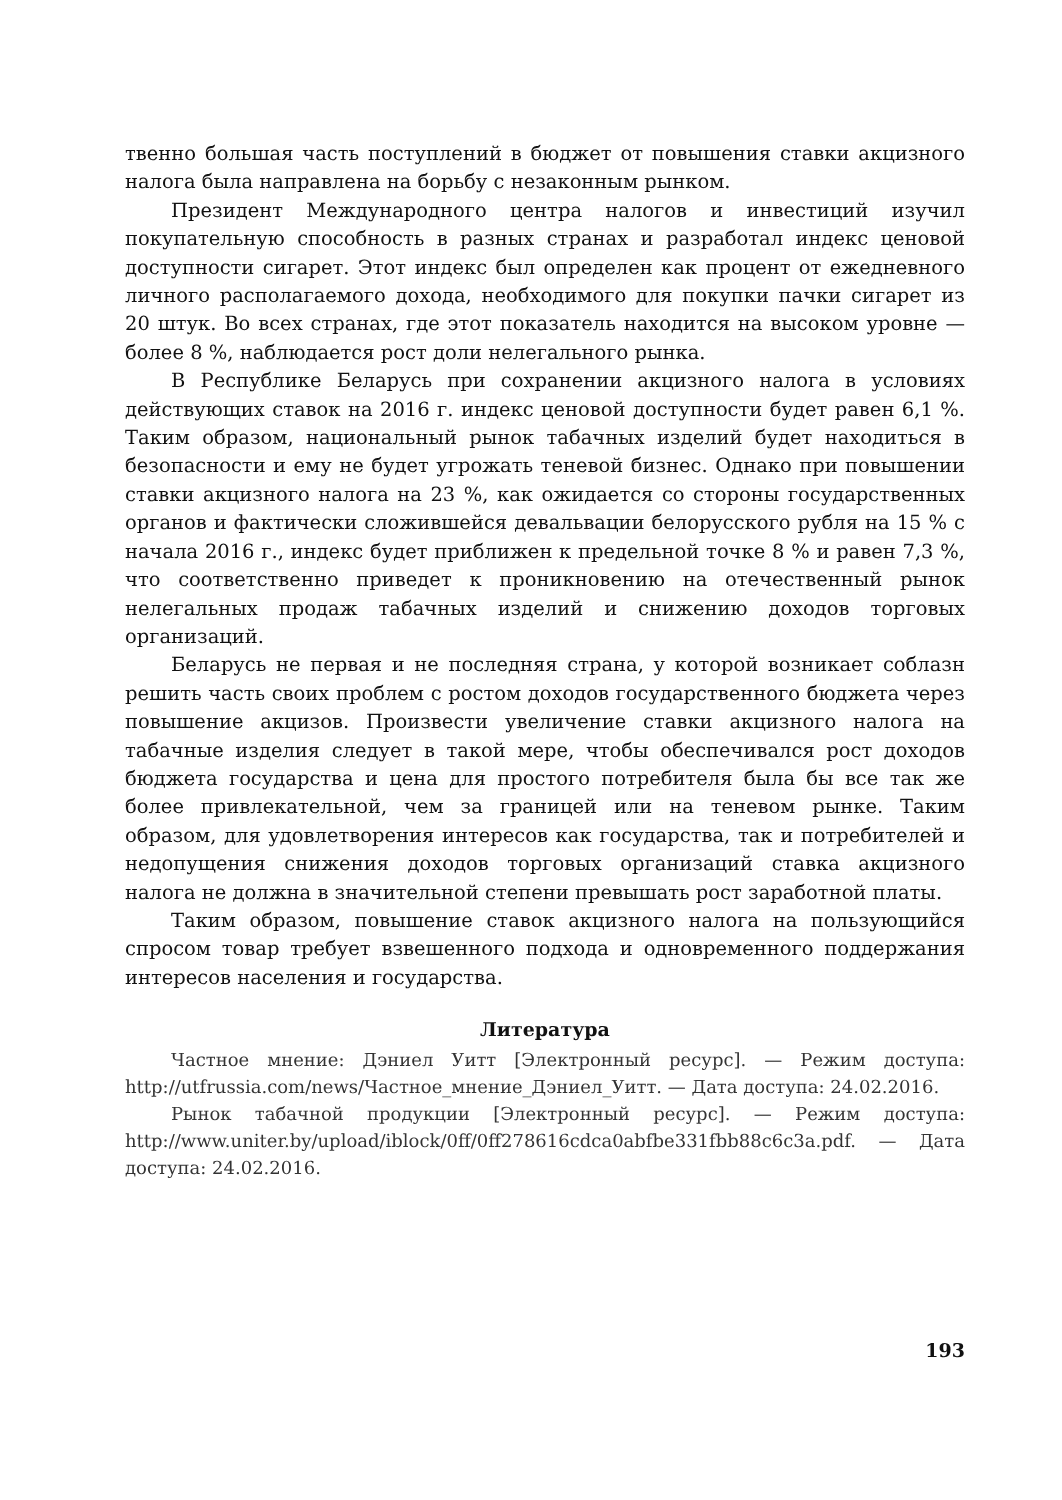твенно большая часть поступлений в бюджет от повышения ставки акцизного налога была направлена на борьбу с незаконным рынком.
Президент Международного центра налогов и инвестиций изучил покупательную способность в разных странах и разработал индекс ценовой доступности сигарет. Этот индекс был определен как процент от ежедневного личного располагаемого дохода, необходимого для покупки пачки сигарет из 20 штук. Во всех странах, где этот показатель находится на высоком уровне — более 8 %, наблюдается рост доли нелегального рынка.
В Республике Беларусь при сохранении акцизного налога в условиях действующих ставок на 2016 г. индекс ценовой доступности будет равен 6,1 %. Таким образом, национальный рынок табачных изделий будет находиться в безопасности и ему не будет угрожать теневой бизнес. Однако при повышении ставки акцизного налога на 23 %, как ожидается со стороны государственных органов и фактически сложившейся девальвации белорусского рубля на 15 % с начала 2016 г., индекс будет приближен к предельной точке 8 % и равен 7,3 %, что соответственно приведет к проникновению на отечественный рынок нелегальных продаж табачных изделий и снижению доходов торговых организаций.
Беларусь не первая и не последняя страна, у которой возникает соблазн решить часть своих проблем с ростом доходов государственного бюджета через повышение акцизов. Произвести увеличение ставки акцизного налога на табачные изделия следует в такой мере, чтобы обеспечивался рост доходов бюджета государства и цена для простого потребителя была бы все так же более привлекательной, чем за границей или на теневом рынке. Таким образом, для удовлетворения интересов как государства, так и потребителей и недопущения снижения доходов торговых организаций ставка акцизного налога не должна в значительной степени превышать рост заработной платы.
Таким образом, повышение ставок акцизного налога на пользующийся спросом товар требует взвешенного подхода и одновременного поддержания интересов населения и государства.
Литература
Частное мнение: Дэниел Уитт [Электронный ресурс]. — Режим доступа: http://utfrussia.com/news/Частное_мнение_Дэниел_Уитт. — Дата доступа: 24.02.2016.
Рынок табачной продукции [Электронный ресурс]. — Режим доступа: http://www.uniter.by/upload/iblock/0ff/0ff278616cdca0abfbe331fbb88c6c3a.pdf. — Дата доступа: 24.02.2016.
193